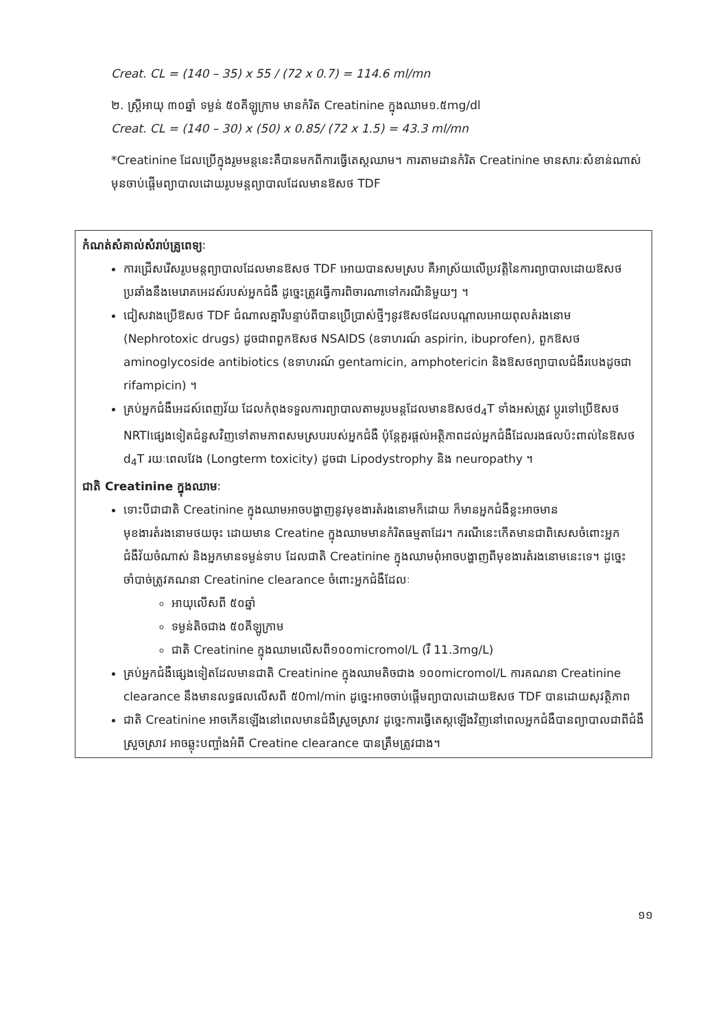Creat. CL = (140 – 35) x 55 / (72 x 0.7) = 114.6 ml/mn
២. ស្ត្រីអាយុ ៣០ឆ្នាំ ទម្ងន់ ៥០គីឡូក្រាម មានកំរិត Creatinine ក្នុងឈាម១.៥mg/dl
Creat. CL = (140 – 30) x (50) x 0.85/ (72 x 1.5) = 43.3 ml/mn
*Creatinine ដែលប្រើក្នុងរូមមន្តនេះគឺបានមកពីការធ្វើតេស្តឈាម។ ការតាមដានកំរិត Creatinine មានសារៈសំខាន់ណាស់ មុនចាប់ផ្តើមព្យាបាលដោយរូបមន្តព្យាបាលដែលមានឱសថ TDF
កំណត់សំគាល់សំរាប់គ្រូពេទ្យៈ
ការជ្រើសរើសរូបមន្តព្យាបាលដែលមានឱសថ TDF អោយបានសមស្រប គឺអាស្រ័យលើប្រវត្តិនៃការព្យាបាលដោយឱសថប្រឆាំងនឹងមេរោគអេដស៍របស់អ្នកជំងឺ ដូច្នេះត្រូវធ្វើការពិចារណាទៅករណីនិមួយៗ ។
ជៀសវាងប្រើឱសថ TDF ជំណាលគ្នារឺបន្ទាប់ពីបានប្រើប្រាស់ថ្មីៗនូវឱសថដែលបណ្តាលអោយពុលតំរងនោម (Nephrotoxic drugs) ដូចជាពពួកឱសថ NSAIDS (ឧទាហរណ៍ aspirin, ibuprofen), ពួកឱសថ aminoglycoside antibiotics (ឧទាហរណ៍ gentamicin, amphotericin និងឱសថព្យាបាលជំងឺរបេងដូចជា rifampicin) ។
គ្រប់អ្នកជំងឺអេដស៍ពេញវ័យ ដែលកំពុងទទួលការព្យាបាលតាមរូបមន្តដែលមានឱសថd<sub>4</sub>T ទាំងអស់ត្រូវ ប្តូរទៅប្រើឱសថ NRTIផ្សេងទៀតជំនួសវិញទៅតាមភាពសមស្របរបស់អ្នកជំងឺ ប៉ុន្តែគួរផ្តល់អត្ថិភាពដល់អ្នកជំងឺដែលរងផលប៉ះពាល់នៃឱសថ d<sub>4</sub>T រយៈពេលវែង (Longterm toxicity) ដូចជា Lipodystrophy និង neuropathy ។
ជាតិ Creatinine ក្នុងឈាមៈ
ទោះបីជាជាតិ Creatinine ក្នុងឈាមអាចបង្ហាញនូវមុខងារតំរងនោមក៏ដោយ ក៏មានអ្នកជំងឺខ្លះអាចមានមុខងារតំរងនោមថយចុះ ដោយមាន Creatine ក្នុងឈាមមានកំរិតធម្មតាដែរ។ ករណីនេះកើតមានជាពិសេសចំពោះអ្នកជំងឺវ័យចំណាស់ និងអ្នកមានទម្ងន់ទាប ដែលជាតិ Creatinine ក្នុងឈាមពុំអាចបង្ហាញពីមុខងារតំរងនោមនេះទេ។ ដូច្នេះចាំបាច់ត្រូវគណនា Creatinine clearance ចំពោះអ្នកជំងឺដែលៈ
អាយុលើសពី ៥០ឆ្នាំ
ទម្ងន់តិចជាង ៥០គីឡូក្រាម
ជាតិ Creatinine ក្នុងឈាមលើសពី១០០micromol/L (រឺ 11.3mg/L)
គ្រប់អ្នកជំងឺផ្សេងទៀតដែលមានជាតិ Creatinine ក្នុងឈាមតិចជាង ១០០micromol/L ការគណនា Creatinine clearance នឹងមានលទ្ធផលលើសពី ៥0ml/min ដូច្នេះអាចចាប់ផ្តើមព្យាបាលដោយឱសថ TDF បានដោយសុវត្ថិភាព
ជាតិ Creatinine អាចកើនឡើងនៅពេលមានជំងឺស្រួចស្រាវ ដូច្នេះការធ្វើតេស្តឡើងវិញនៅពេលអ្នកជំងឺបានព្យាបាលជាពីជំងឺស្រួចស្រាវ អាចឆ្លុះបញ្ចាំងអំពី Creatine clearance បានត្រឹមត្រូវជាង។
១១